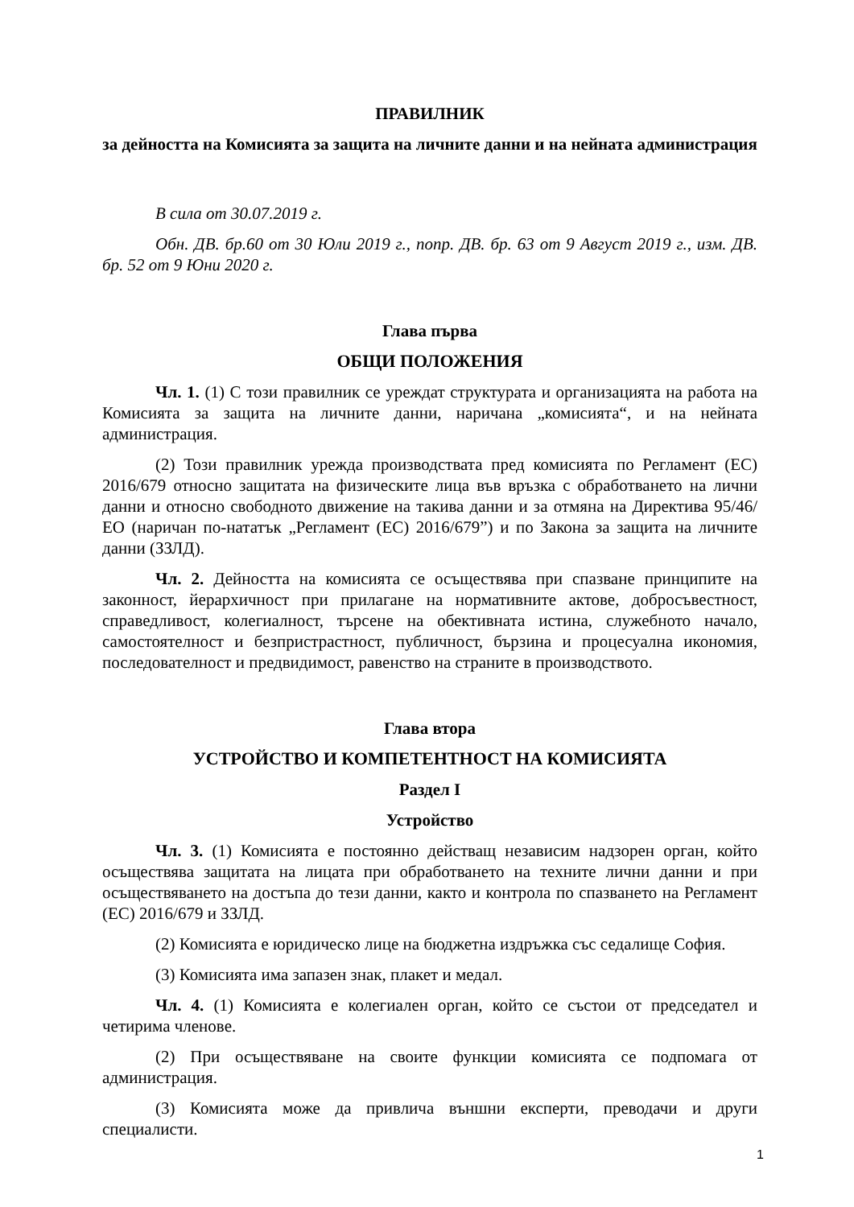ПРАВИЛНИК
за дейността на Комисията за защита на личните данни и на нейната администрация
В сила от 30.07.2019 г.
Обн. ДВ. бр.60 от 30 Юли 2019 г., попр. ДВ. бр. 63 от 9 Август 2019 г., изм. ДВ. бр. 52 от 9 Юни 2020 г.
Глава първа
ОБЩИ ПОЛОЖЕНИЯ
Чл. 1. (1) С този правилник се уреждат структурата и организацията на работа на Комисията за защита на личните данни, наричана „комисията“, и на нейната администрация.
(2) Този правилник урежда производствата пред комисията по Регламент (ЕС) 2016/679 относно защитата на физическите лица във връзка с обработването на лични данни и относно свободното движение на такива данни и за отмяна на Директива 95/46/ЕО (наричан по-нататък „Регламент (ЕС) 2016/679”) и по Закона за защита на личните данни (ЗЗЛД).
Чл. 2. Дейността на комисията се осъществява при спазване принципите на законност, йерархичност при прилагане на нормативните актове, добросъвестност, справедливост, колегиалност, търсене на обективната истина, служебното начало, самостоятелност и безпристрастност, публичност, бързина и процесуална икономия, последователност и предвидимост, равенство на страните в производството.
Глава втора
УСТРОЙСТВО И КОМПЕТЕНТНОСТ НА КОМИСИЯТА
Раздел I
Устройство
Чл. 3. (1) Комисията е постоянно действащ независим надзорен орган, който осъществява защитата на лицата при обработването на техните лични данни и при осъществяването на достъпа до тези данни, както и контрола по спазването на Регламент (ЕС) 2016/679 и ЗЗЛД.
(2) Комисията е юридическо лице на бюджетна издръжка със седалище София.
(3) Комисията има запазен знак, плакет и медал.
Чл. 4. (1) Комисията е колегиален орган, който се състои от председател и четирима членове.
(2) При осъществяване на своите функции комисията се подпомага от администрация.
(3) Комисията може да привлича външни експерти, преводачи и други специалисти.
1